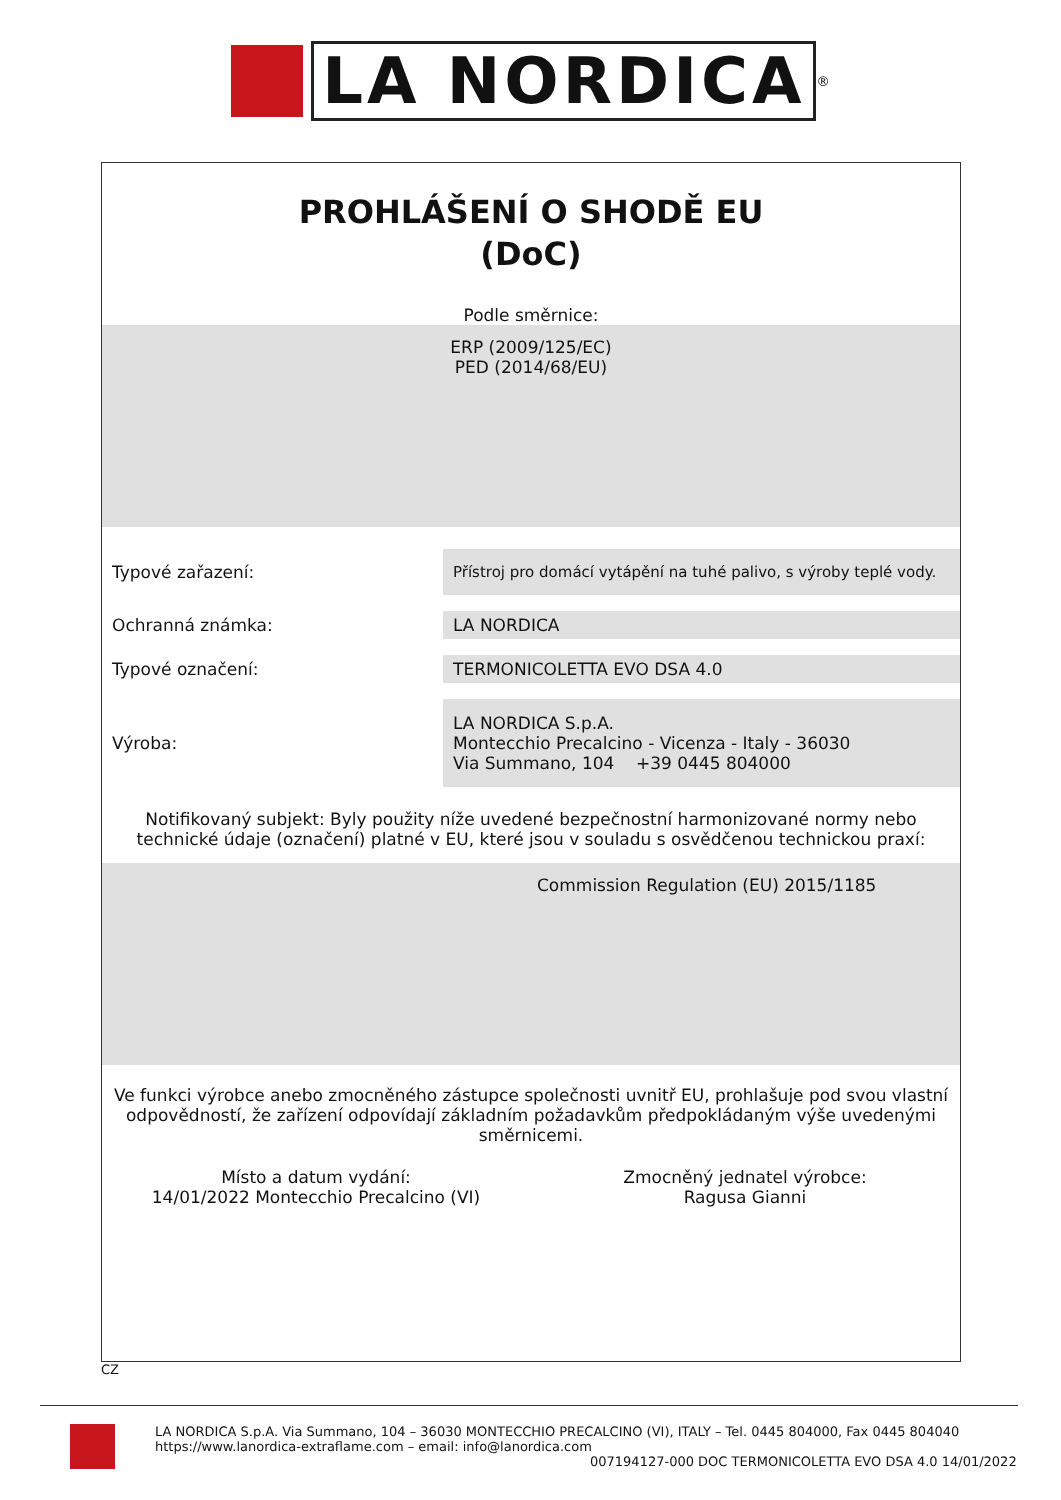LA NORDICA
<sup>®</sup>
PROHLÁŠENÍ O SHODĚ EU
(DoC)
Podle směrnice:
ERP (2009/125/EC)
PED (2014/68/EU)
Typové zařazení:
Přístroj pro domácí vytápění na tuhé palivo, s výroby teplé vody.
Ochranná známka:
LA NORDICA
Typové označení:
TERMONICOLETTA EVO DSA 4.0
Výroba:
LA NORDICA S.p.A.
Montecchio Precalcino - Vicenza - Italy - 36030
Via Summano, 104 +39 0445 804000
Notifikovaný subjekt: Byly použity níže uvedené bezpečnostní harmonizované normy nebo
technické údaje (označení) platné v EU, které jsou v souladu s osvědčenou technickou praxí:
Commission Regulation (EU) 2015/1185
Ve funkci výrobce anebo zmocněného zástupce společnosti uvnitř EU, prohlašuje pod svou vlastní
odpovědností, že zařízení odpovídají základním požadavkům předpokládaným výše uvedenými
směrnicemi.
Místo a datum vydání:
14/01/2022 Montecchio Precalcino (VI)
Zmocněný jednatel výrobce:
Ragusa Gianni
CZ
LA NORDICA S.p.A. Via Summano, 104 – 36030 MONTECCHIO PRECALCINO (VI), ITALY – Tel. 0445 804000, Fax 0445 804040
https://www.lanordica-extraflame.com – email: info@lanordica.com
007194127-000 DOC TERMONICOLETTA EVO DSA 4.0 14/01/2022